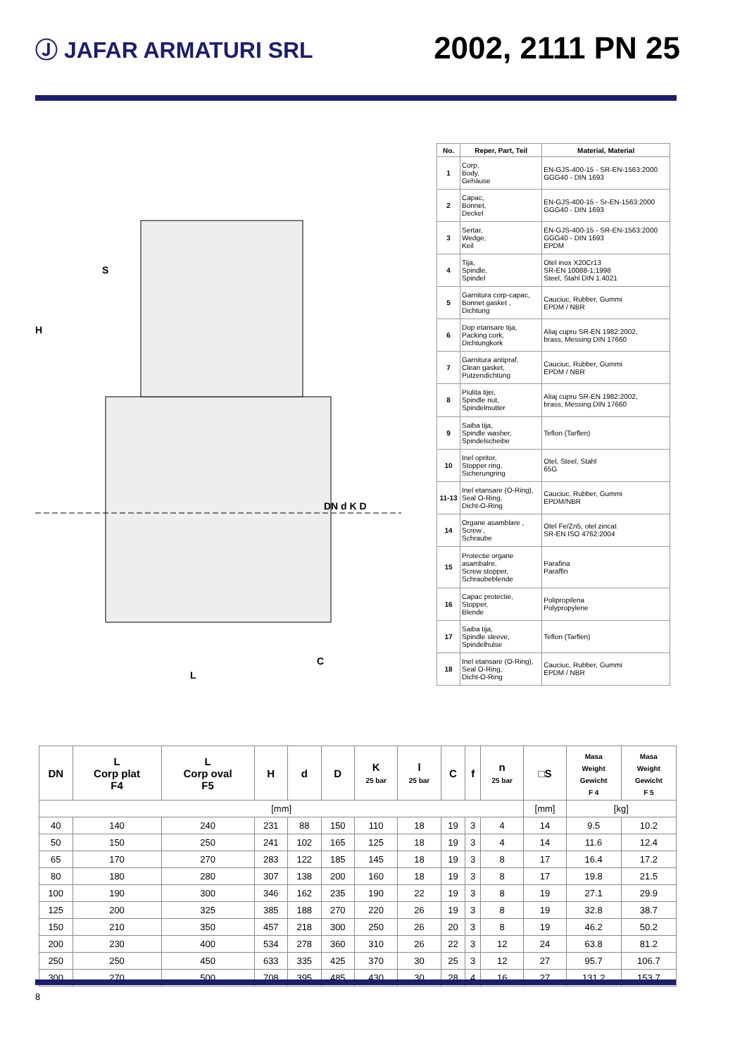Ⓙ JAFAR ARMATURI SRL
2002, 2111 PN 25
S
H
L
C
DN d K D
| No. | Reper, Part, Teil | Material, Material |
| --- | --- | --- |
| 1 | Corp, Body, Gehäuse | EN-GJS-400-15 - SR-EN-1563:2000 GGG40 - DIN 1693 |
| 2 | Capac, Bonnet, Deckel | EN-GJS-400-15 - Sr-EN-1563:2000 GGG40 - DIN 1693 |
| 3 | Sertar, Wedge, Keil | EN-GJS-400-15 - SR-EN-1563:2000 GGG40 - DIN 1693 EPDM |
| 4 | Tija, Spindle, Spindel | Otel inox X20Cr13 SR-EN 10088-1:1998 Steel, Stahl DIN 1.4021 |
| 5 | Garnitura corp-capac, Bonnet gasket , Dichtung | Cauciuc, Rubber, Gummi EPDM / NBR |
| 6 | Dop etansare tija, Packing cork, Dichtungkork | Aliaj cupru SR-EN 1982:2002, brass, Messing DIN 17660 |
| 7 | Garnitura antipraf, Clean gasket, Putzendichtung | Cauciuc, Rubber, Gummi EPDM / NBR |
| 8 | Piulita tijei, Spindle nut, Spindelmutter | Aliaj cupru SR-EN 1982:2002, brass, Messing DIN 17660 |
| 9 | Saiba tija, Spindle washer, Spindelscheibe | Teflon (Tarflen) |
| 10 | Inel opritor, Stopper ring, Sicherungring | Otel, Steel, Stahl 65G |
| 11-13 | Inel etansare (O-Ring), Seal O-Ring, Dicht-O-Ring | Cauciuc, Rubber, Gummi EPDM/NBR |
| 14 | Organe asamblare , Screw , Schraube | Otel Fe/Zn5, otel zincat SR-EN ISO 4762:2004 |
| 15 | Protectie organe asambalre, Screw stopper, Schraubeblende | Parafina Paraffin |
| 16 | Capac protectie, Stopper, Blende | Polipropilena Polypropylene |
| 17 | Saiba tija, Spindle sleeve, Spindelhulse | Teflon (Tarflen) |
| 18 | Inel etansare (O-Ring), Seal O-Ring, Dicht-O-Ring | Cauciuc, Rubber, Gummi EPDM / NBR |
| DN | L Corp plat F4 | L Corp oval F5 | H | d | D | K 25 bar | l 25 bar | C | f | n 25 bar | □S | Masa Weight Gewicht F 4 | Masa Weight Gewicht F 5 |
| --- | --- | --- | --- | --- | --- | --- | --- | --- | --- | --- | --- | --- | --- |
| [mm] | | | | | | | | | | | [mm] | [kg] | |
| 40 | 140 | 240 | 231 | 88 | 150 | 110 | 18 | 19 | 3 | 4 | 14 | 9.5 | 10.2 |
| 50 | 150 | 250 | 241 | 102 | 165 | 125 | 18 | 19 | 3 | 4 | 14 | 11.6 | 12.4 |
| 65 | 170 | 270 | 283 | 122 | 185 | 145 | 18 | 19 | 3 | 8 | 17 | 16.4 | 17.2 |
| 80 | 180 | 280 | 307 | 138 | 200 | 160 | 18 | 19 | 3 | 8 | 17 | 19.8 | 21.5 |
| 100 | 190 | 300 | 346 | 162 | 235 | 190 | 22 | 19 | 3 | 8 | 19 | 27.1 | 29.9 |
| 125 | 200 | 325 | 385 | 188 | 270 | 220 | 26 | 19 | 3 | 8 | 19 | 32.8 | 38.7 |
| 150 | 210 | 350 | 457 | 218 | 300 | 250 | 26 | 20 | 3 | 8 | 19 | 46.2 | 50.2 |
| 200 | 230 | 400 | 534 | 278 | 360 | 310 | 26 | 22 | 3 | 12 | 24 | 63.8 | 81.2 |
| 250 | 250 | 450 | 633 | 335 | 425 | 370 | 30 | 25 | 3 | 12 | 27 | 95.7 | 106.7 |
| 300 | 270 | 500 | 708 | 395 | 485 | 430 | 30 | 28 | 4 | 16 | 27 | 131.2 | 153.7 |
8